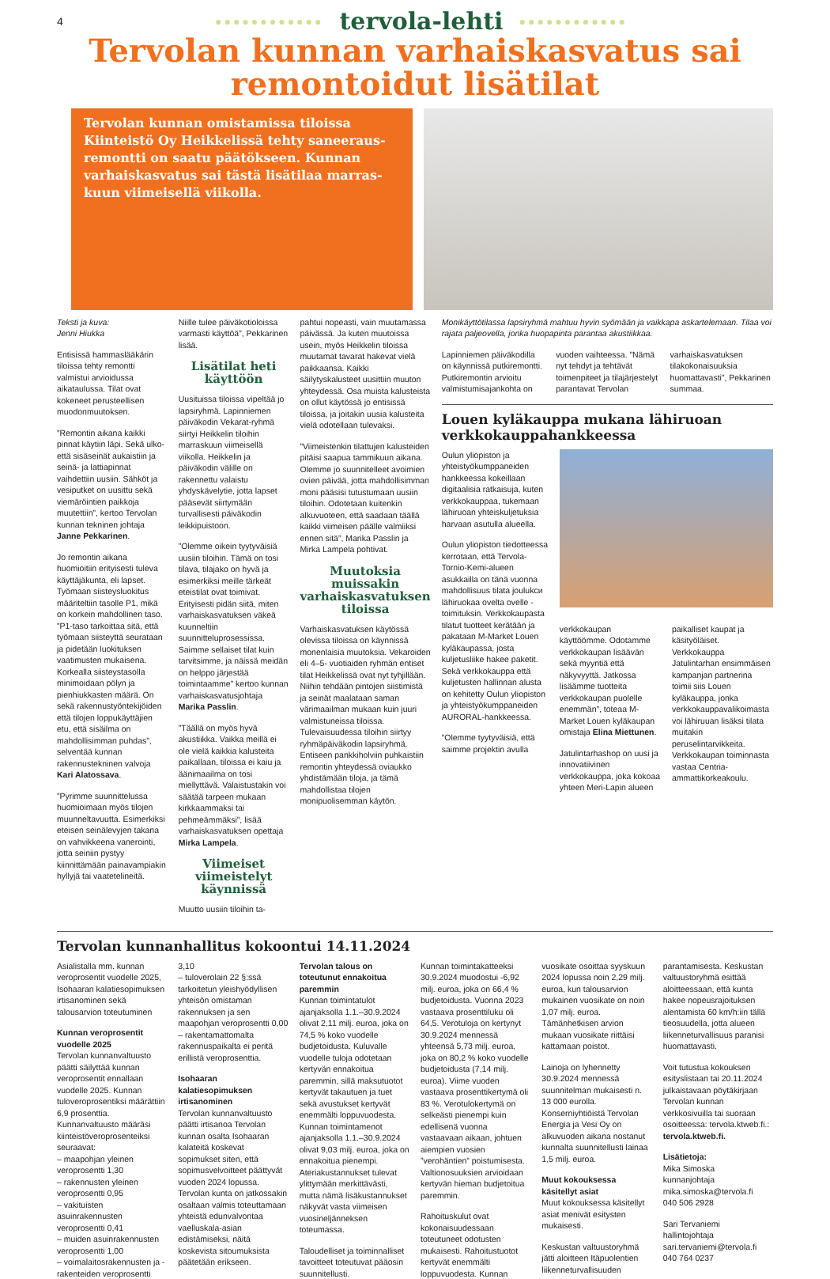4 ●●●●●●●●●●●● tervola-lehti ●●●●●●●●●●●●
Tervolan kunnan varhaiskasvatus sai remontoidut lisätilat
Tervolan kunnan omistamissa tiloissa Kiinteistö Oy Heikkelissä tehty saneeraus­remontti on saatu päätökseen. Kunnan varhaiskasvatus sai tästä lisätilaa marras­kuun viimeisellä viikolla.
Teksti ja kuva:
Jenni Hiukka
Entisissä hammaslääkärin tiloissa tehty remontti valmistui arvioidussa aikataulussa. Tilat ovat kokeneet perusteellisen muodonmuutoksen.
”Remontin aikana kaikki pinnat käytiin läpi. Sekä ulko- että sisäseinät aukaistiin ja seinä- ja lattiapinnat vaihdettiin uusiin. Sähköt ja vesiputket on uusittu sekä viemäröintien paikkoja muutettiin”, kertoo Tervolan kunnan tekninen johtaja Janne Pekkarinen.
Jo remontin aikana huomioitiin erityisesti tuleva käyttäjäkunta, eli lapset. Työmaan siisteysluokitus määriteltiin tasolle P1, mikä on korkein mahdollinen taso. ”P1-taso tarkoittaa sitä, että työmaan siisteyttä seurataan ja pidetään luokituksen vaatimusten mukaisena. Korkealla siisteystasolla minimoidaan pölyn ja pienhiukkasten määrä. On sekä rakennustyöntekijöiden että tilojen loppukäyttäjien etu, että sisäilma on mahdollisimman puhdas”, selventää kunnan rakennustekninen valvoja Kari Alatossava.
”Pyrimme suunnittelussa huomioimaan myös tilojen muunneltavuutta. Esimerkiksi eteisen seinälevyjen takana on vahvikkeena vanerointi, jotta seiniin pystyy kiinnittämään painavampiakin hyllyjä tai vaatetelineitä.
Niille tulee päiväkotioloissa varmasti käyttöä”, Pekkarinen lisää.
Lisätilat heti käyttöön
Uusituissa tiloissa vipeltää jo lapsiryhmä. Lapinniemen päiväkodin Vekarat-ryhmä siirtyi Heikkelin tiloihin marraskuun viimeisellä viikolla. Heikkelin ja päiväkodin välille on rakennettu valaistu yhdyskävelytie, jotta lapset pääsevät siirtymään turvallisesti päiväkodin leikkipuistoon.
”Olemme oikein tyytyväisiä uusiin tiloihin. Tämä on tosi tilava, tilajako on hyvä ja esimerkiksi meille tärkeät eteistilat ovat toimivat. Erityisesti pidän siitä, miten varhaiskasvatuksen väkeä kuunneltiin suunnitteluprosessissa. Saimme sellaiset tilat kuin tarvitsimme, ja näissä meidän on helppo järjestää toimintaamme” kertoo kunnan varhaiskasvatusjohtaja Marika Passlin.
”Täällä on myös hyvä akustiikka. Vaikka meillä ei ole vielä kaikkia kalusteita paikallaan, tiloissa ei kaiu ja äänimaailma on tosi miellyttävä. Valaistustakin voi säätää tarpeen mukaan kirkkaammaksi tai pehmeämmäksi”, lisää varhaiskasvatuksen opettaja Mirka Lampela.
Viimeiset viimeistelyt käynnissä
Muutto uusiin tiloihin ta-
pahtui nopeasti, vain muutamassa päivässä. Ja kuten muutoissa usein, myös Heikkelin tiloissa muutamat tavarat hakevat vielä paikkaansa. Kaikki säilytyskalusteet uusittiin muuton yhteydessä. Osa muista kalusteista on ollut käytössä jo entisissä tiloissa, ja joitakin uusia kalusteita vielä odotellaan tulevaksi.
”Viimeistenkin tilattujen kalusteiden pitäisi saapua tammikuun aikana. Olemme jo suunnitelleet avoimien ovien päivää, jotta mahdollisimman moni pääsisi tutustumaan uusiin tiloihin. Odotetaan kuitenkin alkuvuoteen, että saadaan täällä kaikki viimeisen päälle valmiiksi ennen sitä”, Marika Passlin ja Mirka Lampela pohtivat.
Muutoksia muissakin varhaiskasvatuksen tiloissa
Varhaiskasvatuksen käytössä olevissa tiloissa on käynnissä monenlaisia muutoksia. Vekaroiden eli 4–5- vuotiaiden ryhmän entiset tilat Heikkelissä ovat nyt tyhjillään. Niihin tehdään pintojen siistimistä ja seinät maalataan saman värimaailman mukaan kuin juuri valmistuneissa tiloissa. Tulevaisuudessa tiloihin siirtyy ryhmäpäiväkodin lapsiryhmä. Entiseen pankkiholviin puhkaistiin remontin yhteydessä oviaukko yhdistämään tiloja, ja tämä mahdollistaa tilojen monipuolisemman käytön.
Monikäyttötilassa lapsiryhmä mahtuu hyvin syömään ja vaikkapa askartelemaan. Tilaa voi rajata paljeovella, jonka huopapinta parantaa akustiikkaa.
Lapinniemen päiväkodilla on käynnissä putkiremontti. Putkiremontin arvioitu valmistumisajankohta on vuoden vaihteessa. ”Nämä nyt tehdyt ja tehtävät toimenpiteet ja tilajärjestelyt parantavat Tervolan varhaiskasvatuksen tilakokonaisuuksia huomattavasti”, Pekkarinen summaa.
Louen kyläkauppa mukana lähiruoan verkkokauppahankkeessa
Oulun yliopiston ja yhteistyökumppaneiden hankkeessa kokeillaan digitaalisia ratkaisuja, kuten verkkokauppaa, tukemaan lähiruoan yhteiskuljetuksia harvaan asutulla alueella.
Oulun yliopiston tiedotteessa kerrotaan, että Tervola-Tornio-Kemi-alueen asukkailla on tänä vuonna mahdollisuus tilata joulukси lähiruokaa ovelta ovelle -toimituksin. Verkkokaupasta tilatut tuotteet kerätään ja pakataan M-Market Louen kyläkaupassa, josta kuljetusliike hakee paketit. Sekä verkkokauppa että kuljetusten hallinnan alusta on kehitetty Oulun yliopiston ja yhteistyökumppaneiden AURORAL-hankkeessa.
”Olemme tyytyväisiä, että saimme projektin avulla
verkkokaupan käyttöömme. Odotamme verkkokaupan lisäävän sekä myyntiä että näkyvyyttä. Jatkossa lisäämme tuotteita verkkokaupan puolelle enemmän”, toteaa M-Market Louen kyläkaupan omistaja Elina Miettunen.
Jatulintarhashop on uusi ja innovatiivinen verkkokauppa, joka kokoaa yhteen Meri-Lapin alueen paikalliset kaupat ja käsityöläiset. Verkkokauppa Jatulintarhan ensimmäisen kampanjan partnerina toimii siis Louen kyläkauppa, jonka verkkokauppavalikoimasta voi lähiruuan lisäksi tilata muitakin peruselintarvikkeita. Verkkokaupan toiminnasta vastaa Centria-ammattikorkeakoulu.
Tervolan kunnanhallitus kokoontui 14.11.2024
Asialistalla mm. kunnan veroprosentit vuodelle 2025, Isohaaran kalatiesopimuksen irtisanominen sekä talousarvion toteutuminen
Kunnan veroprosentit vuodelle 2025
Tervolan kunnanvaltuusto päätti säilyttää kunnan veroprosentit ennallaan vuodelle 2025. Kunnan tuloveroprosentiksi määrättiin 6,9 prosenttia. Kunnanvaltuusto määräsi kiinteistöveroprosenteiksi seuraavat:
– maapohjan yleinen veroprosentti 1,30
– rakennusten yleinen veroprosentti 0,95
– vakituisten asuinrakennusten veroprosentti 0,41
– muiden asuinrakennusten veroprosentti 1,00
– voimalaitosrakennusten ja -rakenteiden veroprosentti 3,10
– tuloverolain 22 §:ssä tarkoitetun yleishyödyllisen yhteisön omistaman rakennuksen ja sen maapohjan veroprosentti 0,00
– rakentamattomalta rakennuspaikalta ei peritä erillistä veroprosenttia.
Isohaaran kalatiesopimuksen irtisanominen
Tervolan kunnanvaltuusto päätti irtisanoa Tervolan kunnan osalta Isohaaran kalateitä koskevat sopimukset siten, että sopimusvelvoitteet päättyvät vuoden 2024 lopussa. Tervolan kunta on jatkossakin osaltaan valmis toteuttamaan yhteistä edunvalvontaa vaelluskala-asian edistämiseksi, näitä koskevista sitoumuksista päätetään erikseen.
Tervolan talous on toteutunut ennakoitua paremmin
Kunnan toimintatulot ajanjaksolla 1.1.–30.9.2024 olivat 2,11 milj. euroa, joka on 74,5 % koko vuodelle budjetoidusta. Kuluvalle vuodelle tuloja odotetaan kertyvän ennakoitua paremmin, sillä maksutuotot kertyvät takautuen ja tuet sekä avustukset kertyvät enemmälti loppuvuodesta. Kunnan toimintamenot ajanjaksolla 1.1.–30.9.2024 olivat 9,03 milj. euroa, joka on ennakoitua pienempi. Ateriakustannukset tulevat ylittymään merkittävästi, mutta nämä lisäkustannukset näkyvät vasta viimeisen vuosineljänneksen toteumassa.
Taloudelliset ja toiminnalliset tavoitteet toteutuvat pääosin suunnitellusti.
Kunnan toimintakatteeksi 30.9.2024 muodostui -6,92 milj. euroa, joka on 66,4 % budjetoidusta. Vuonna 2023 vastaava prosenttiluku oli 64,5. Verotuloja on kertynyt 30.9.2024 mennessä yhteensä 5,73 milj. euroa, joka on 80,2 % koko vuodelle budjetoidusta (7,14 milj. euroa). Viime vuoden vastaava prosenttikertymä oli 83 %. Verotulokertymä on selkeästi pienempi kuin edellisenä vuonna vastaavaan aikaan, johtuen aiempien vuosien ”verohäntien” poistumisesta. Valtionosuuksien arvioidaan kertyvän hieman budjetoitua paremmin.
Rahoituskulut ovat kokonaisuudessaan toteutuneet odotusten mukaisesti. Rahoitustuotot kertyvät enemmälti loppuvuodesta. Kunnan vuosikate osoittaa syyskuun 2024 lopussa noin 2,29 milj. euroa, kun talousarvion mukainen vuosikate on noin 1,07 milj. euroa. Tämänhetkisen arvion mukaan vuosikate riittäisi kattamaan poistot.
Lainoja on lyhennetty 30.9.2024 mennessä suunnitelman mukaisesti n. 13 000 eurolla. Konserniyhtiöistä Tervolan Energia ja Vesi Oy on alkuvuoden aikana nostanut kunnalta suunnitellusti lainaa 1,5 milj. euroa.
Muut kokouksessa käsitellyt asiat
Muut kokouksessa käsitellyt asiat menivät esitysten mukaisesti.
Keskustan valtuustoryhmä jätti aloitteen Itäpuolentien liikenneturvallisuuden parantamisesta. Keskustan valtuustoryhmä esittää aloitteessaan, että kunta hakee nopeusrajoituksen alentamista 60 km/h:iin tällä tieosuudella, jotta alueen liikenneturvallisuus paranisi huomattavasti.
Voit tutustua kokouksen esityslistaan tai 20.11.2024 julkaistavaan pöytäkirjaan Tervolan kunnan verkkosivuilla tai suoraan osoitteessa: tervola.ktweb.fi.: tervola.ktweb.fi.
Lisätietoja:
Mika Simoska
kunnanjohtaja
mika.simoska@tervola.fi
040 506 2928
Sari Tervaniemi
hallintojohtaja
sari.tervaniemi@tervola.fi
040 764 0237